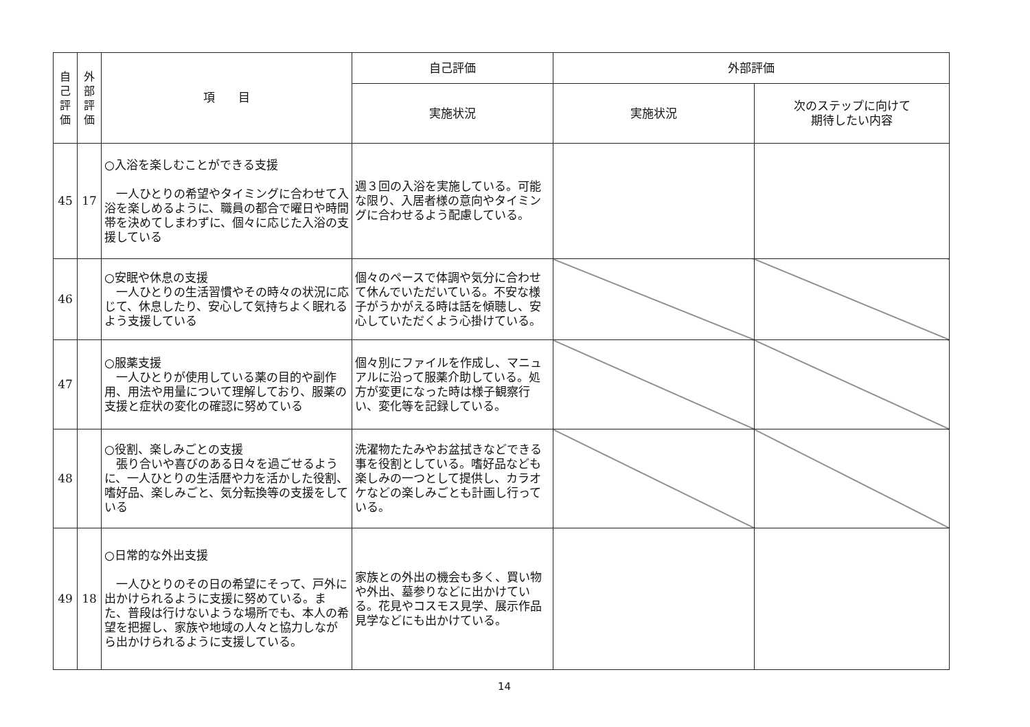| 自 己 評 価 | 外 部 評 価 | 項 目 | 自己評価 | 外部評価 | |
| --- | --- | --- | --- | --- | --- |
| | | | 実施状況 | 実施状況 | 次のステップに向けて 期待したい内容 |
| 45 | 17 | ○入浴を楽しむことができる支援 一人ひとりの希望やタイミングに合わせて入浴を楽しめるように、職員の都合で曜日や時間帯を決めてしまわずに、個々に応じた入浴の支援している | 週３回の入浴を実施している。可能な限り、入居者様の意向やタイミングに合わせるよう配慮している。 | | |
| 46 | | ○安眠や休息の支援 一人ひとりの生活習慣やその時々の状況に応じて、休息したり、安心して気持ちよく眠れるよう支援している | 個々のペースで体調や気分に合わせて休んでいただいている。不安な様子がうかがえる時は話を傾聴し、安心していただくよう心掛けている。 | | |
| 47 | | ○服薬支援 一人ひとりが使用している薬の目的や副作用、用法や用量について理解しており、服薬の支援と症状の変化の確認に努めている | 個々別にファイルを作成し、マニュアルに沿って服薬介助している。処方が変更になった時は様子観察行い、変化等を記録している。 | | |
| 48 | | ○役割、楽しみごとの支援 張り合いや喜びのある日々を過ごせるように、一人ひとりの生活暦や力を活かした役割、嗜好品、楽しみごと、気分転換等の支援をしている | 洗濯物たたみやお盆拭きなどできる事を役割としている。嗜好品なども楽しみの一つとして提供し、カラオケなどの楽しみごとも計画し行っている。 | | |
| 49 | 18 | ○日常的な外出支援 一人ひとりのその日の希望にそって、戸外に出かけられるように支援に努めている。また、普段は行けないような場所でも、本人の希望を把握し、家族や地域の人々と協力しながら出かけられるように支援している。 | 家族との外出の機会も多く、買い物や外出、墓参りなどに出かけている。花見やコスモス見学、展示作品見学などにも出かけている。 | | |
14